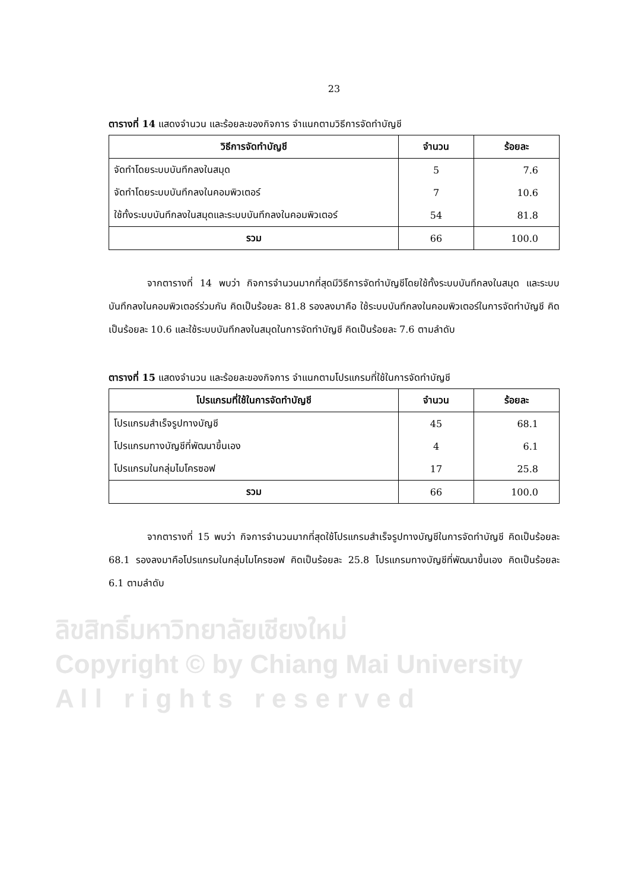23
ตารางที่ 14 แสดงจำนวน และร้อยละของกิจการ จำแนกตามวิธีการจัดทำบัญชี
| วิธีการจัดทำบัญชี | จำนวน | ร้อยละ |
| --- | --- | --- |
| จัดทำโดยระบบบันทึกลงในสมุด | 5 | 7.6 |
| จัดทำโดยระบบบันทึกลงในคอมพิวเตอร์ | 7 | 10.6 |
| ใช้ทั้งระบบบันทึกลงในสมุดและระบบบันทึกลงในคอมพิวเตอร์ | 54 | 81.8 |
| รวม | 66 | 100.0 |
จากตารางที่ 14 พบว่า กิจการจำนวนมากที่สุดมีวิธีการจัดทำบัญชีโดยใช้ทั้งระบบบันทึกลงในสมุด และระบบบันทึกลงในคอมพิวเตอร์ร่วมกัน คิดเป็นร้อยละ 81.8 รองลงมาคือ ใช้ระบบบันทึกลงในคอมพิวเตอร์ในการจัดทำบัญชี คิดเป็นร้อยละ 10.6 และใช้ระบบบันทึกลงในสมุดในการจัดทำบัญชี คิดเป็นร้อยละ 7.6 ตามลำดับ
ตารางที่ 15 แสดงจำนวน และร้อยละของกิจการ จำแนกตามโปรแกรมที่ใช้ในการจัดทำบัญชี
| โปรแกรมที่ใช้ในการจัดทำบัญชี | จำนวน | ร้อยละ |
| --- | --- | --- |
| โปรแกรมสำเร็จรูปทางบัญชี | 45 | 68.1 |
| โปรแกรมทางบัญชีที่พัฒนาขึ้นเอง | 4 | 6.1 |
| โปรแกรมในกลุ่มไมโครซอฟ | 17 | 25.8 |
| รวม | 66 | 100.0 |
จากตารางที่ 15 พบว่า กิจการจำนวนมากที่สุดใช้โปรแกรมสำเร็จรูปทางบัญชีในการจัดทำบัญชี คิดเป็นร้อยละ 68.1 รองลงมาคือโปรแกรมในกลุ่มไมโครซอฟ คิดเป็นร้อยละ 25.8 โปรแกรมทางบัญชีที่พัฒนาขึ้นเอง คิดเป็นร้อยละ 6.1 ตามลำดับ
ลิขสิทธิ์มหาวิทยาลัยเชียงใหม่
Copyright © by Chiang Mai University
A l l r i g h t s r e s e r v e d